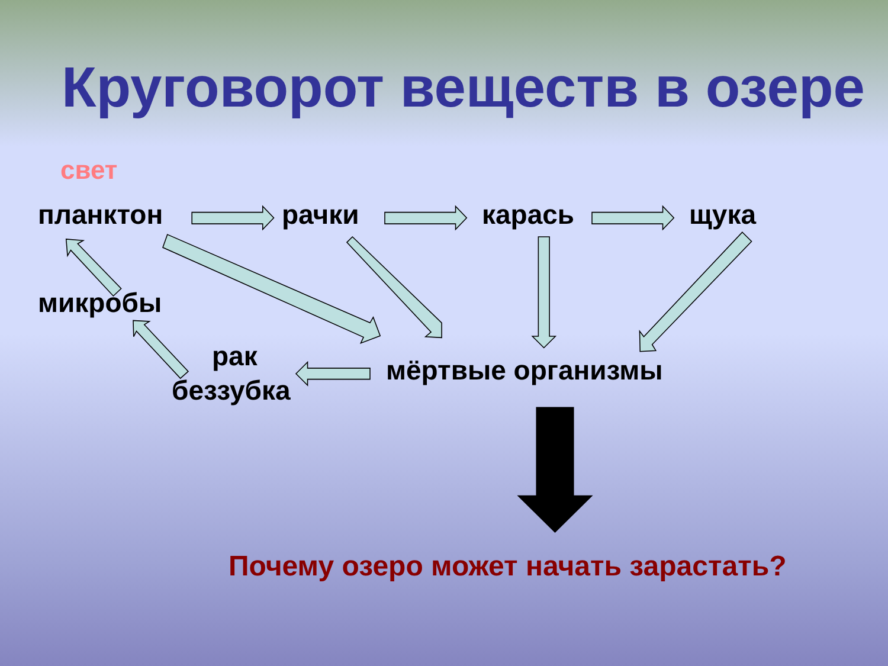Круговорот веществ в озере
свет
планктон рачки карась щука
микробы
рак мёртвые организмы
беззубка
Почему озеро может начать зарастать?